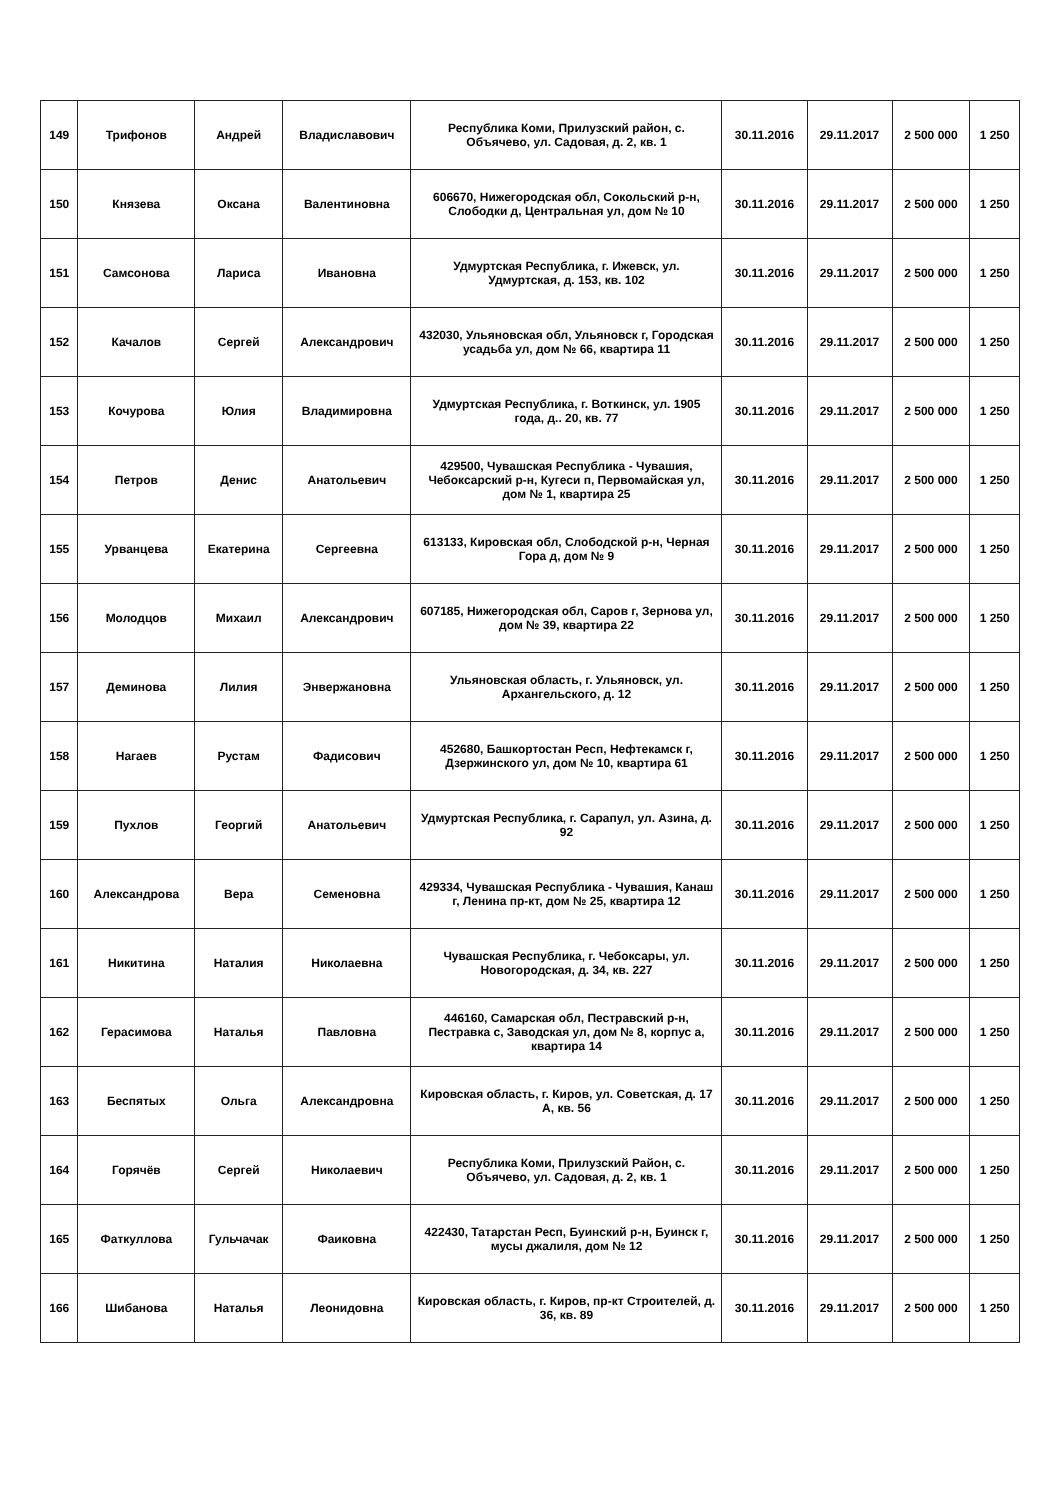| 149 | Трифонов | Андрей | Владиславович | Республика Коми, Прилузский район, с. Объячево, ул. Садовая, д. 2, кв. 1 | 30.11.2016 | 29.11.2017 | 2 500 000 | 1 250 |
| 150 | Князева | Оксана | Валентиновна | 606670, Нижегородская обл, Сокольский р-н, Слободки д, Центральная ул, дом № 10 | 30.11.2016 | 29.11.2017 | 2 500 000 | 1 250 |
| 151 | Самсонова | Лариса | Ивановна | Удмуртская Республика, г. Ижевск, ул. Удмуртская, д. 153, кв. 102 | 30.11.2016 | 29.11.2017 | 2 500 000 | 1 250 |
| 152 | Качалов | Сергей | Александрович | 432030, Ульяновская обл, Ульяновск г, Городская усадьба ул, дом № 66, квартира 11 | 30.11.2016 | 29.11.2017 | 2 500 000 | 1 250 |
| 153 | Кочурова | Юлия | Владимировна | Удмуртская Республика, г. Воткинск, ул. 1905 года, д.. 20, кв. 77 | 30.11.2016 | 29.11.2017 | 2 500 000 | 1 250 |
| 154 | Петров | Денис | Анатольевич | 429500, Чувашская Республика - Чувашия, Чебоксарский р-н, Кугеси п, Первомайская ул, дом № 1, квартира 25 | 30.11.2016 | 29.11.2017 | 2 500 000 | 1 250 |
| 155 | Урванцева | Екатерина | Сергеевна | 613133, Кировская обл, Слободской р-н, Черная Гора д, дом № 9 | 30.11.2016 | 29.11.2017 | 2 500 000 | 1 250 |
| 156 | Молодцов | Михаил | Александрович | 607185, Нижегородская обл, Саров г, Зернова ул, дом № 39, квартира 22 | 30.11.2016 | 29.11.2017 | 2 500 000 | 1 250 |
| 157 | Деминова | Лилия | Энвержановна | Ульяновская область, г. Ульяновск, ул. Архангельского, д. 12 | 30.11.2016 | 29.11.2017 | 2 500 000 | 1 250 |
| 158 | Нагаев | Рустам | Фадисович | 452680, Башкортостан Респ, Нефтекамск г, Дзержинского ул, дом № 10, квартира 61 | 30.11.2016 | 29.11.2017 | 2 500 000 | 1 250 |
| 159 | Пухлов | Георгий | Анатольевич | Удмуртская Республика, г. Сарапул, ул. Азина, д. 92 | 30.11.2016 | 29.11.2017 | 2 500 000 | 1 250 |
| 160 | Александрова | Вера | Семеновна | 429334, Чувашская Республика - Чувашия, Канаш г, Ленина пр-кт, дом № 25, квартира 12 | 30.11.2016 | 29.11.2017 | 2 500 000 | 1 250 |
| 161 | Никитина | Наталия | Николаевна | Чувашская Республика, г. Чебоксары, ул. Новогородская, д. 34, кв. 227 | 30.11.2016 | 29.11.2017 | 2 500 000 | 1 250 |
| 162 | Герасимова | Наталья | Павловна | 446160, Самарская обл, Пестравский р-н, Пестравка с, Заводская ул, дом № 8, корпус а, квартира 14 | 30.11.2016 | 29.11.2017 | 2 500 000 | 1 250 |
| 163 | Беспятых | Ольга | Александровна | Кировская область, г. Киров, ул. Советская, д. 17 А, кв. 56 | 30.11.2016 | 29.11.2017 | 2 500 000 | 1 250 |
| 164 | Горячёв | Сергей | Николаевич | Республика Коми, Прилузский Район, с. Объячево, ул. Садовая, д. 2, кв. 1 | 30.11.2016 | 29.11.2017 | 2 500 000 | 1 250 |
| 165 | Фаткуллова | Гульчачак | Фаиковна | 422430, Татарстан Респ, Буинский р-н, Буинск г, мусы джалиля, дом № 12 | 30.11.2016 | 29.11.2017 | 2 500 000 | 1 250 |
| 166 | Шибанова | Наталья | Леонидовна | Кировская область, г. Киров, пр-кт Строителей, д. 36, кв. 89 | 30.11.2016 | 29.11.2017 | 2 500 000 | 1 250 |